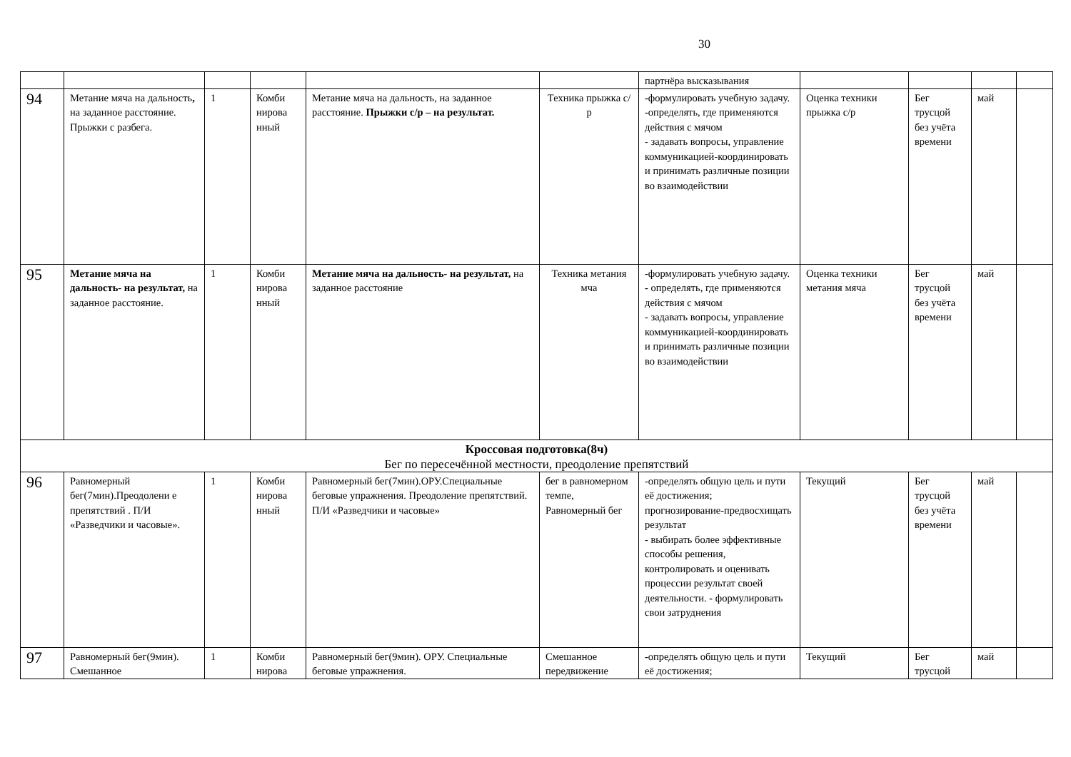30
| | | | | | | партнёра высказывания | | | | |
| 94 | Метание мяча на дальность , на заданное расстояние. Прыжки с разбега. | 1 | Комби нирова нный | Метание мяча на дальность, на заданное расстояние. Прыжки с/р – на результат. | Техника прыжка с/р | - формулировать учебную задачу. - определять, где применяются действия с мячом - задавать вопросы, управление коммуникацией-координировать и принимать различные позиции во взаимодействии | Оценка техники прыжка с/р | Бег трусцой без учёта времени | май | |
| 95 | Метание мяча на дальность- на результат, на заданное расстояние. | 1 | Комби нирова нный | Метание мяча на дальность- на результат, на заданное расстояние | Техника метания мча | - формулировать учебную задачу. - определять, где применяются действия с мячом - задавать вопросы, управление коммуникацией-координировать и принимать различные позиции во взаимодействии | Оценка техники метания мяча | Бег трусцой без учёта времени | май | |
| Кроссовая подготовка(8ч) Бег по пересечённой местности, преодоление препятствий | | | | | | | | | | |
| 96 | Равномерный бег(7мин).Преодолени е препятствий . П/И «Разведчики и часовые». | 1 | Комби нирова нный | Равномерный бег(7мин).ОРУ.Специальные беговые упражнения. Преодоление препятствий. П/И «Разведчики и часовые» | бег в равномерном темпе, Равномерный бег | -определять общую цель и пути её достижения; прогнозирование-предвосхищать результат - выбирать более эффективные способы решения, контролировать и оценивать процессии результат своей деятельности. - формулировать свои затруднения | Текущий | Бег трусцой без учёта времени | май | |
| 97 | Равномерный бег(9мин). Смешанное | 1 | Комби нирова | Равномерный бег(9мин). ОРУ. Специальные беговые упражнения. | Смешанное передвижение | - определять общую цель и пути её достижения; | Текущий | Бег трусцой | май | |